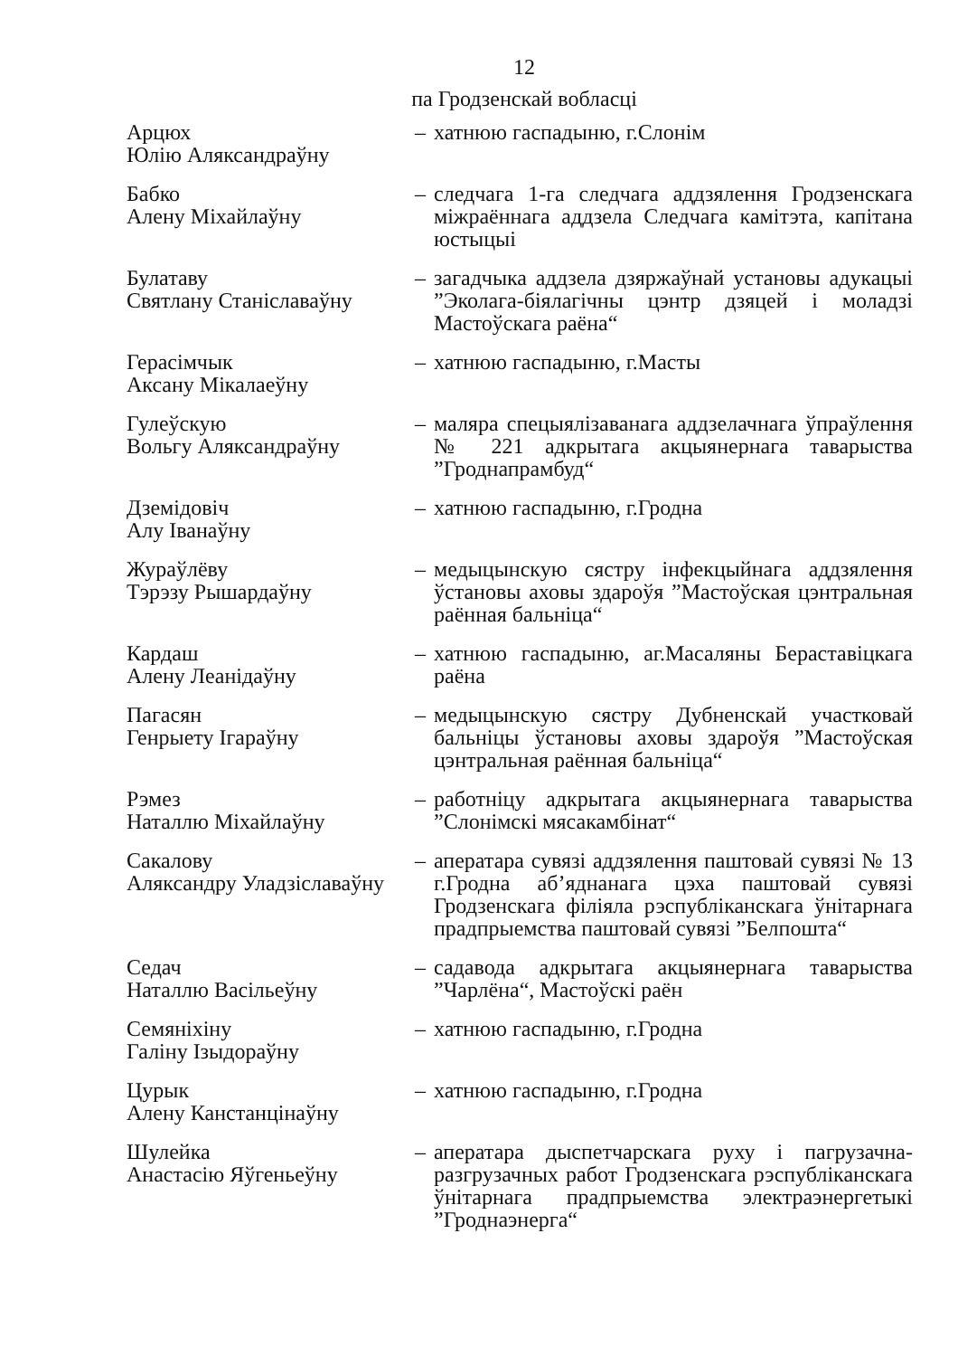12
па Гродзенскай вобласці
| Арцюх Юлію Аляксандраўну | – | хатнюю гаспадыню, г.Слонім |
| Бабко Алену Міхайлаўну | – | следчага 1-га следчага аддзялення Гродзенскага міжраённага аддзела Следчага камітэта, капітана юстыцыі |
| Булатаву Святлану Станіславаўну | – | загадчыка аддзела дзяржаўнай установы адукацыі ”Эколага-біялагічны цэнтр дзяцей і моладзі Мастоўскага раёна“ |
| Герасімчык Аксану Мікалаеўну | – | хатнюю гаспадыню, г.Масты |
| Гулеўскую Вольгу Аляксандраўну | – | маляра спецыялізаванага аддзелачнага ўпраўлення № 221 адкрытага акцыянернага таварыства ”Гроднапрамбуд“ |
| Дземідовіч Алу Іванаўну | – | хатнюю гаспадыню, г.Гродна |
| Жураўлёву Тэрэзу Рышардаўну | – | медыцынскую сястру інфекцыйнага аддзялення ўстановы аховы здароўя ”Мастоўская цэнтральная раённая бальніца“ |
| Кардаш Алену Леанідаўну | – | хатнюю гаспадыню, аг.Масаляны Бераставіцкага раёна |
| Пагасян Генрыету Ігараўну | – | медыцынскую сястру Дубненскай участковай бальніцы ўстановы аховы здароўя ”Мастоўская цэнтральная раённая бальніца“ |
| Рэмез Наталлю Міхайлаўну | – | работніцу адкрытага акцыянернага таварыства ”Слонімскі мясакамбінат“ |
| Сакалову Аляксандру Уладзіславаўну | – | аператара сувязі аддзялення паштовай сувязі № 13 г.Гродна аб’яднанага цэха паштовай сувязі Гродзенскага філіяла рэспубліканскага ўнітарнага прадпрыемства паштовай сувязі ”Белпошта“ |
| Седач Наталлю Васільеўну | – | садавода адкрытага акцыянернага таварыства ”Чарлёна“, Мастоўскі раён |
| Семяніхіну Галіну Ізыдораўну | – | хатнюю гаспадыню, г.Гродна |
| Цурык Алену Канстанцінаўну | – | хатнюю гаспадыню, г.Гродна |
| Шулейка Анастасію Яўгеньеўну | – | аператара дыспетчарскага руху і пагрузачна-разгрузачных работ Гродзенскага рэспубліканскага ўнітарнага прадпрыемства электраэнергетыкі ”Гроднаэнерга“ |